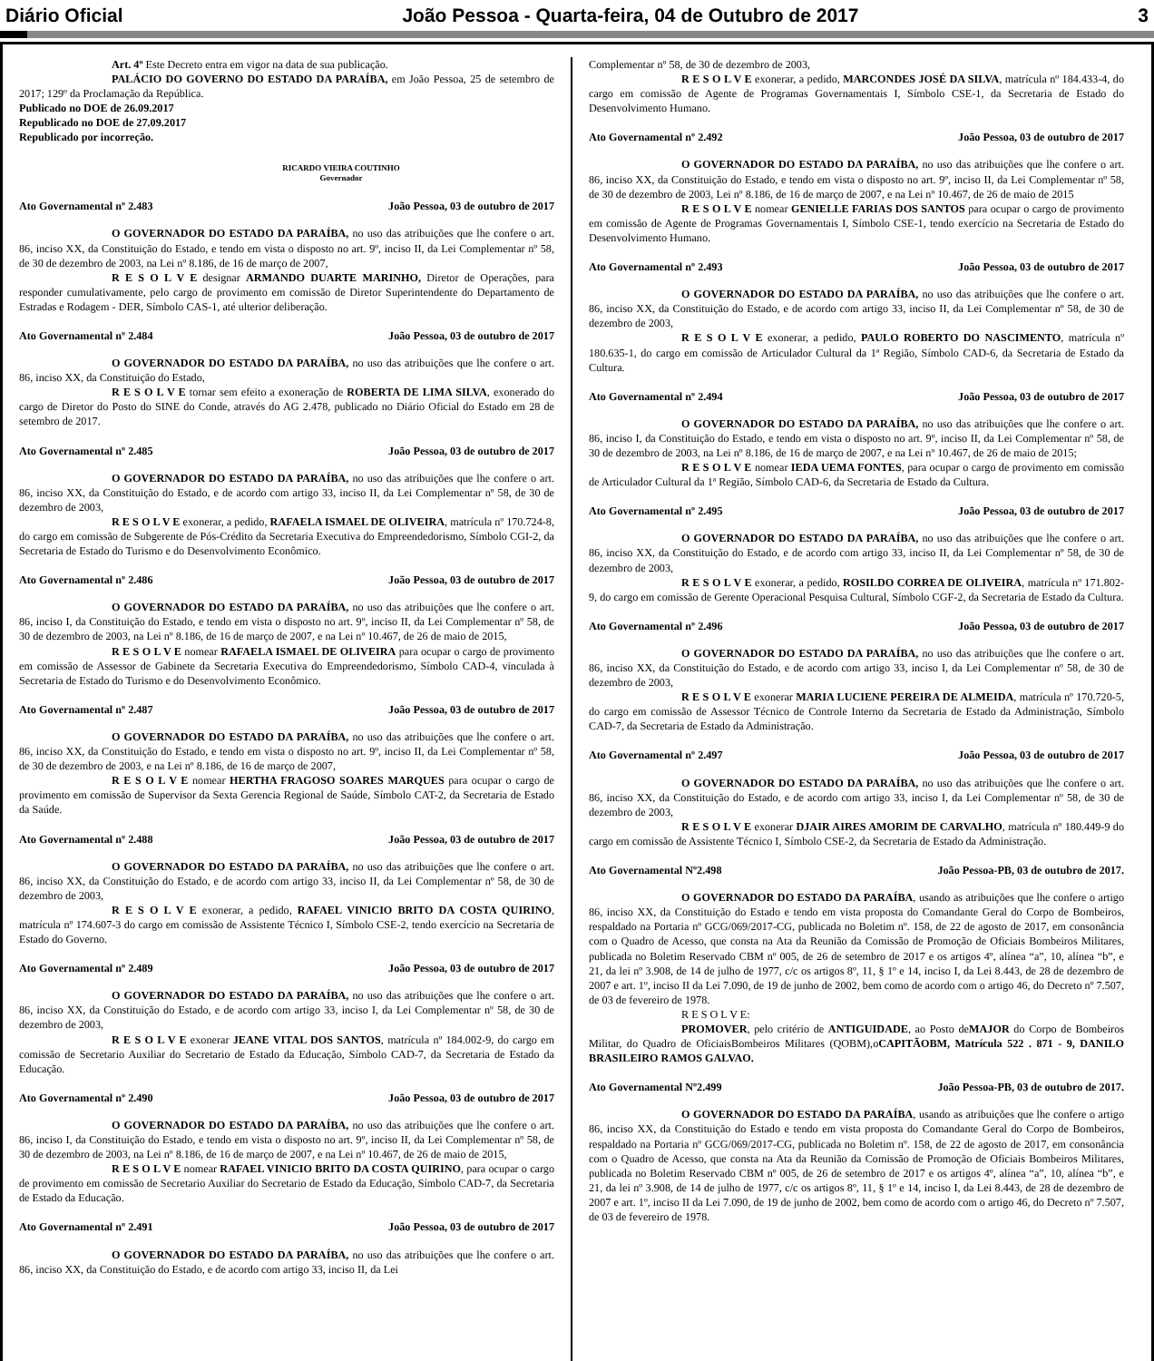Diário Oficial João Pessoa - Quarta-feira, 04 de Outubro de 2017 3
Art. 4º Este Decreto entra em vigor na data de sua publicação.
PALÁCIO DO GOVERNO DO ESTADO DA PARAÍBA, em João Pessoa, 25 de setembro de 2017; 129º da Proclamação da República.
Publicado no DOE de 26.09.2017
Republicado no DOE de 27.09.2017
Republicado por incorreção.
RICARDO VIEIRA COUTINHO
Governador
Ato Governamental nº 2.483 João Pessoa, 03 de outubro de 2017
O GOVERNADOR DO ESTADO DA PARAÍBA, no uso das atribuições que lhe confere o art. 86, inciso XX, da Constituição do Estado, e tendo em vista o disposto no art. 9º, inciso II, da Lei Complementar nº 58, de 30 de dezembro de 2003, na Lei nº 8.186, de 16 de março de 2007,
R E S O L V E designar ARMANDO DUARTE MARINHO, Diretor de Operações, para responder cumulativamente, pelo cargo de provimento em comissão de Diretor Superintendente do Departamento de Estradas e Rodagem - DER, Símbolo CAS-1, até ulterior deliberação.
Ato Governamental nº 2.484 João Pessoa, 03 de outubro de 2017
O GOVERNADOR DO ESTADO DA PARAÍBA, no uso das atribuições que lhe confere o art. 86, inciso XX, da Constituição do Estado,
R E S O L V E tornar sem efeito a exoneração de ROBERTA DE LIMA SILVA, exonerado do cargo de Diretor do Posto do SINE do Conde, através do AG 2.478, publicado no Diário Oficial do Estado em 28 de setembro de 2017.
Ato Governamental nº 2.485 João Pessoa, 03 de outubro de 2017
O GOVERNADOR DO ESTADO DA PARAÍBA, no uso das atribuições que lhe confere o art. 86, inciso XX, da Constituição do Estado, e de acordo com artigo 33, inciso II, da Lei Complementar nº 58, de 30 de dezembro de 2003,
R E S O L V E exonerar, a pedido, RAFAELA ISMAEL DE OLIVEIRA, matrícula nº 170.724-8, do cargo em comissão de Subgerente de Pós-Crédito da Secretaria Executiva do Empreendedorismo, Símbolo CGI-2, da Secretaria de Estado do Turismo e do Desenvolvimento Econômico.
Ato Governamental nº 2.486 João Pessoa, 03 de outubro de 2017
O GOVERNADOR DO ESTADO DA PARAÍBA, no uso das atribuições que lhe confere o art. 86, inciso I, da Constituição do Estado, e tendo em vista o disposto no art. 9º, inciso II, da Lei Complementar nº 58, de 30 de dezembro de 2003, na Lei nº 8.186, de 16 de março de 2007, e na Lei nº 10.467, de 26 de maio de 2015,
R E S O L V E nomear RAFAELA ISMAEL DE OLIVEIRA para ocupar o cargo de provimento em comissão de Assessor de Gabinete da Secretaria Executiva do Empreendedorismo, Símbolo CAD-4, vinculada à Secretaria de Estado do Turismo e do Desenvolvimento Econômico.
Ato Governamental nº 2.487 João Pessoa, 03 de outubro de 2017
O GOVERNADOR DO ESTADO DA PARAÍBA, no uso das atribuições que lhe confere o art. 86, inciso XX, da Constituição do Estado, e tendo em vista o disposto no art. 9º, inciso II, da Lei Complementar nº 58, de 30 de dezembro de 2003, e na Lei nº 8.186, de 16 de março de 2007,
R E S O L V E nomear HERTHA FRAGOSO SOARES MARQUES para ocupar o cargo de provimento em comissão de Supervisor da Sexta Gerencia Regional de Saúde, Símbolo CAT-2, da Secretaria de Estado da Saúde.
Ato Governamental nº 2.488 João Pessoa, 03 de outubro de 2017
O GOVERNADOR DO ESTADO DA PARAÍBA, no uso das atribuições que lhe confere o art. 86, inciso XX, da Constituição do Estado, e de acordo com artigo 33, inciso II, da Lei Complementar nº 58, de 30 de dezembro de 2003,
R E S O L V E exonerar, a pedido, RAFAEL VINICIO BRITO DA COSTA QUIRINO, matrícula nº 174.607-3 do cargo em comissão de Assistente Técnico I, Símbolo CSE-2, tendo exercício na Secretaria de Estado do Governo.
Ato Governamental nº 2.489 João Pessoa, 03 de outubro de 2017
O GOVERNADOR DO ESTADO DA PARAÍBA, no uso das atribuições que lhe confere o art. 86, inciso XX, da Constituição do Estado, e de acordo com artigo 33, inciso I, da Lei Complementar nº 58, de 30 de dezembro de 2003,
R E S O L V E exonerar JEANE VITAL DOS SANTOS, matrícula nº 184.002-9, do cargo em comissão de Secretario Auxiliar do Secretario de Estado da Educação, Símbolo CAD-7, da Secretaria de Estado da Educação.
Ato Governamental nº 2.490 João Pessoa, 03 de outubro de 2017
O GOVERNADOR DO ESTADO DA PARAÍBA, no uso das atribuições que lhe confere o art. 86, inciso I, da Constituição do Estado, e tendo em vista o disposto no art. 9º, inciso II, da Lei Complementar nº 58, de 30 de dezembro de 2003, na Lei nº 8.186, de 16 de março de 2007, e na Lei nº 10.467, de 26 de maio de 2015,
R E S O L V E nomear RAFAEL VINICIO BRITO DA COSTA QUIRINO, para ocupar o cargo de provimento em comissão de Secretario Auxiliar do Secretario de Estado da Educação, Símbolo CAD-7, da Secretaria de Estado da Educação.
Ato Governamental nº 2.491 João Pessoa, 03 de outubro de 2017
O GOVERNADOR DO ESTADO DA PARAÍBA, no uso das atribuições que lhe confere o art. 86, inciso XX, da Constituição do Estado, e de acordo com artigo 33, inciso II, da Lei
Complementar nº 58, de 30 de dezembro de 2003,
R E S O L V E exonerar, a pedido, MARCONDES JOSÉ DA SILVA, matrícula nº 184.433-4, do cargo em comissão de Agente de Programas Governamentais I, Símbolo CSE-1, da Secretaria de Estado do Desenvolvimento Humano.
Ato Governamental nº 2.492 João Pessoa, 03 de outubro de 2017
O GOVERNADOR DO ESTADO DA PARAÍBA, no uso das atribuições que lhe confere o art. 86, inciso XX, da Constituição do Estado, e tendo em vista o disposto no art. 9º, inciso II, da Lei Complementar nº 58, de 30 de dezembro de 2003, Lei nº 8.186, de 16 de março de 2007, e na Lei nº 10.467, de 26 de maio de 2015
R E S O L V E nomear GENIELLE FARIAS DOS SANTOS para ocupar o cargo de provimento em comissão de Agente de Programas Governamentais I, Símbolo CSE-1, tendo exercício na Secretaria de Estado do Desenvolvimento Humano.
Ato Governamental nº 2.493 João Pessoa, 03 de outubro de 2017
O GOVERNADOR DO ESTADO DA PARAÍBA, no uso das atribuições que lhe confere o art. 86, inciso XX, da Constituição do Estado, e de acordo com artigo 33, inciso II, da Lei Complementar nº 58, de 30 de dezembro de 2003,
R E S O L V E exonerar, a pedido, PAULO ROBERTO DO NASCIMENTO, matrícula nº 180.635-1, do cargo em comissão de Articulador Cultural da 1ª Região, Símbolo CAD-6, da Secretaria de Estado da Cultura.
Ato Governamental nº 2.494 João Pessoa, 03 de outubro de 2017
O GOVERNADOR DO ESTADO DA PARAÍBA, no uso das atribuições que lhe confere o art. 86, inciso I, da Constituição do Estado, e tendo em vista o disposto no art. 9º, inciso II, da Lei Complementar nº 58, de 30 de dezembro de 2003, na Lei nº 8.186, de 16 de março de 2007, e na Lei nº 10.467, de 26 de maio de 2015;
R E S O L V E nomear IEDA UEMA FONTES, para ocupar o cargo de provimento em comissão de Articulador Cultural da 1ª Região, Símbolo CAD-6, da Secretaria de Estado da Cultura.
Ato Governamental nº 2.495 João Pessoa, 03 de outubro de 2017
O GOVERNADOR DO ESTADO DA PARAÍBA, no uso das atribuições que lhe confere o art. 86, inciso XX, da Constituição do Estado, e de acordo com artigo 33, inciso II, da Lei Complementar nº 58, de 30 de dezembro de 2003,
R E S O L V E exonerar, a pedido, ROSILDO CORREA DE OLIVEIRA, matrícula nº 171.802-9, do cargo em comissão de Gerente Operacional Pesquisa Cultural, Símbolo CGF-2, da Secretaria de Estado da Cultura.
Ato Governamental nº 2.496 João Pessoa, 03 de outubro de 2017
O GOVERNADOR DO ESTADO DA PARAÍBA, no uso das atribuições que lhe confere o art. 86, inciso XX, da Constituição do Estado, e de acordo com artigo 33, inciso I, da Lei Complementar nº 58, de 30 de dezembro de 2003,
R E S O L V E exonerar MARIA LUCIENE PEREIRA DE ALMEIDA, matrícula nº 170.720-5, do cargo em comissão de Assessor Técnico de Controle Interno da Secretaria de Estado da Administração, Símbolo CAD-7, da Secretaria de Estado da Administração.
Ato Governamental nº 2.497 João Pessoa, 03 de outubro de 2017
O GOVERNADOR DO ESTADO DA PARAÍBA, no uso das atribuições que lhe confere o art. 86, inciso XX, da Constituição do Estado, e de acordo com artigo 33, inciso I, da Lei Complementar nº 58, de 30 de dezembro de 2003,
R E S O L V E exonerar DJAIR AIRES AMORIM DE CARVALHO, matrícula nº 180.449-9 do cargo em comissão de Assistente Técnico I, Símbolo CSE-2, da Secretaria de Estado da Administração.
Ato Governamental Nº2.498 João Pessoa-PB, 03 de outubro de 2017.
O GOVERNADOR DO ESTADO DA PARAÍBA, usando as atribuições que lhe confere o artigo 86, inciso XX, da Constituição do Estado e tendo em vista proposta do Comandante Geral do Corpo de Bombeiros, respaldado na Portaria nº GCG/069/2017-CG, publicada no Boletim nº. 158, de 22 de agosto de 2017, em consonância com o Quadro de Acesso, que consta na Ata da Reunião da Comissão de Promoção de Oficiais Bombeiros Militares, publicada no Boletim Reservado CBM nº 005, de 26 de setembro de 2017 e os artigos 4º, alínea “a”, 10, alínea “b”, e 21, da lei nº 3.908, de 14 de julho de 1977, c/c os artigos 8º, 11, § 1º e 14, inciso I, da Lei 8.443, de 28 de dezembro de 2007 e art. 1º, inciso II da Lei 7.090, de 19 de junho de 2002, bem como de acordo com o artigo 46, do Decreto nº 7.507, de 03 de fevereiro de 1978.
R E S O L V E:
PROMOVER, pelo critério de ANTIGUIDADE, ao Posto deMAJOR do Corpo de Bombeiros Militar, do Quadro de OficiaisBombeiros Militares (QOBM),oCAPITÃOBM, Matrícula 522 . 871 - 9, DANILO BRASILEIRO RAMOS GALVAO.
Ato Governamental Nº2.499 João Pessoa-PB, 03 de outubro de 2017.
O GOVERNADOR DO ESTADO DA PARAÍBA, usando as atribuições que lhe confere o artigo 86, inciso XX, da Constituição do Estado e tendo em vista proposta do Comandante Geral do Corpo de Bombeiros, respaldado na Portaria nº GCG/069/2017-CG, publicada no Boletim nº. 158, de 22 de agosto de 2017, em consonância com o Quadro de Acesso, que consta na Ata da Reunião da Comissão de Promoção de Oficiais Bombeiros Militares, publicada no Boletim Reservado CBM nº 005, de 26 de setembro de 2017 e os artigos 4º, alínea “a”, 10, alínea “b”, e 21, da lei nº 3.908, de 14 de julho de 1977, c/c os artigos 8º, 11, § 1º e 14, inciso I, da Lei 8.443, de 28 de dezembro de 2007 e art. 1º, inciso II da Lei 7.090, de 19 de junho de 2002, bem como de acordo com o artigo 46, do Decreto nº 7.507, de 03 de fevereiro de 1978.